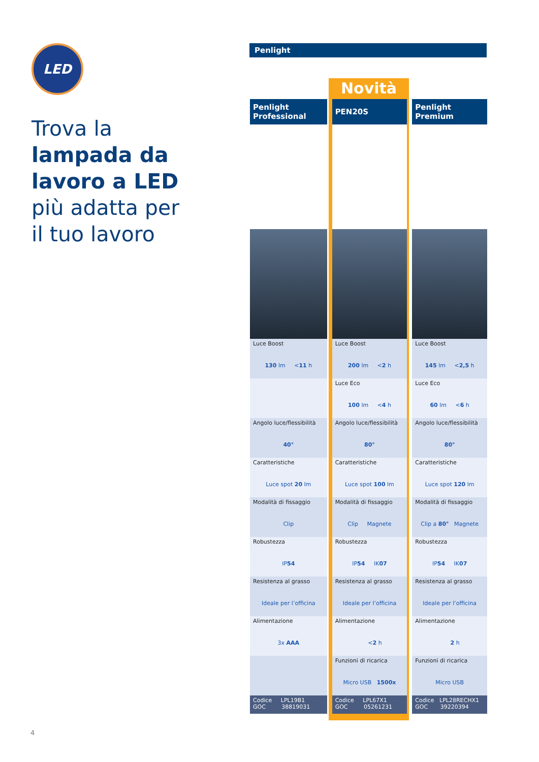LED
Trova la
lampada da
lavoro a LED
più adatta per
il tuo lavoro
4
Penlight
Novità
| Penlight Professional | PEN20S | Penlight Premium |
| --- | --- | --- |
| Luce Boost 130 lm < 11 h | Luce Boost 200 lm < 2 h | Luce Boost 145 lm < 2,5 h |
| | Luce Eco 100 lm < 4 h | Luce Eco 60 lm < 6 h |
| Angolo luce/flessibilità 40° | Angolo luce/flessibilità 80° | Angolo luce/flessibilità 80° |
| Caratteristiche Luce spot 20 lm | Caratteristiche Luce spot 100 lm | Caratteristiche Luce spot 120 lm |
| Modalità di fissaggio Clip | Modalità di fissaggio Clip Magnete | Modalità di fissaggio Clip a 80° Magnete |
| Robustezza IP 54 | Robustezza IP 54 IK 07 | Robustezza IP 54 IK 07 |
| Resistenza al grasso Ideale per l’officina | Resistenza al grasso Ideale per l’officina | Resistenza al grasso Ideale per l’officina |
| Alimentazione 3x AAA | Alimentazione < 2 h | Alimentazione 2 h |
| | Funzioni di ricarica Micro USB 1500x | Funzioni di ricarica Micro USB |
| Codice LPL19B1 GOC 38819031 | Codice LPL67X1 GOC 05261231 | Codice LPL28RECHX1 GOC 39220394 |